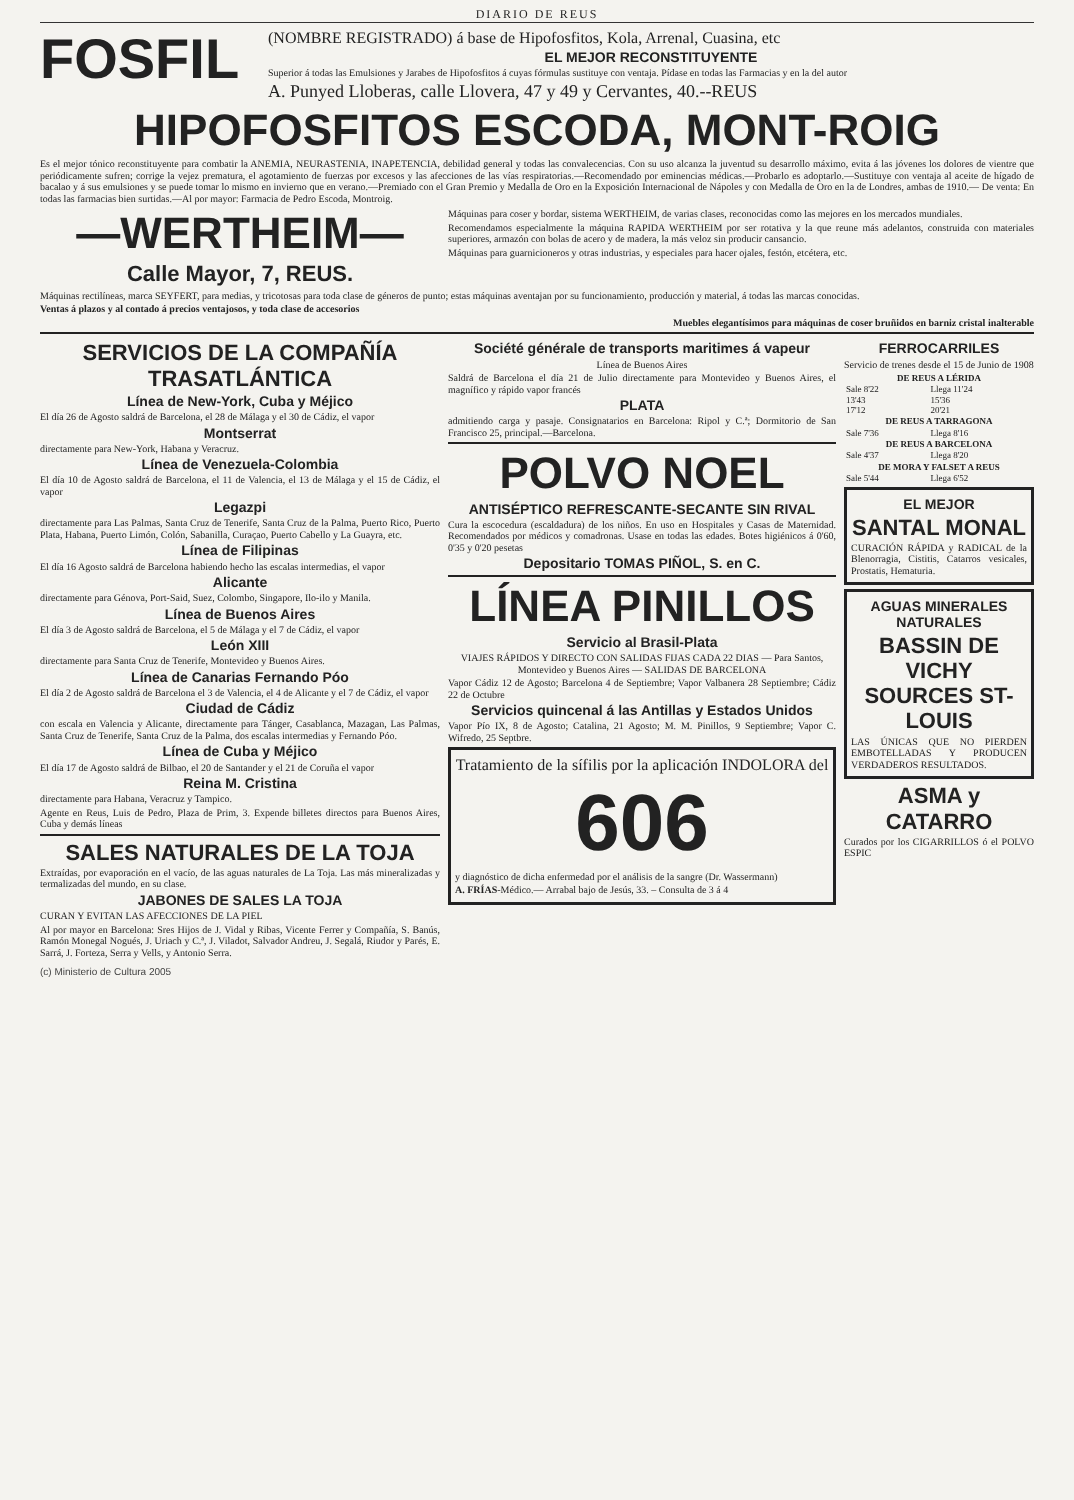DIARIO DE REUS
FOSFIL
(NOMBRE REGISTRADO) á base de Hipofosfitos, Kola, Arrenal, Cuasina, etc
EL MEJOR RECONSTITUYENTE
Superior á todas las Emulsiones y Jarabes de Hipofosfitos á cuyas fórmulas sustituye con ventaja. Pídase en todas las Farmacias y en la del autor
A. Punyed Lloberas, calle Llovera, 47 y 49 y Cervantes, 40.--REUS
HIPOFOSFITOS ESCODA, MONT-ROIG
Es el mejor tónico reconstituyente para combatir la ANEMIA, NEURASTENIA, INAPETENCIA, debilidad general y todas las convalecencias. Con su uso alcanza la juventud su desarrollo máximo, evita á las jóvenes los dolores de vientre que periódicamente sufren; corrige la vejez prematura, el agotamiento de fuerzas por excesos y las afecciones de las vías respiratorias.—Recomendado por eminencias médicas.—Probarlo es adoptarlo.—Sustituye con ventaja al aceite de hígado de bacalao y á sus emulsiones y se puede tomar lo mismo en invierno que en verano.—Premiado con el Gran Premio y Medalla de Oro en la Exposición Internacional de Nápoles y con Medalla de Oro en la de Londres, ambas de 1910.— De venta: En todas las farmacias bien surtidas.—Al por mayor: Farmacia de Pedro Escoda, Montroig.
—WERTHEIM—
Calle Mayor, 7, REUS.
Máquinas para coser y bordar, sistema WERTHEIM, de varias clases, reconocidas como las mejores en los mercados mundiales.
Recomendamos especialmente la máquina RAPIDA WERTHEIM por ser rotativa y la que reune más adelantos, construida con materiales superiores, armazón con bolas de acero y de madera, la más veloz sin producir cansancio.
Máquinas para guarnicioneros y otras industrias, y especiales para hacer ojales, festón, etcétera, etc.
Máquinas rectilíneas, marca SEYFERT, para medias, y tricotosas para toda clase de géneros de punto; estas máquinas aventajan por su funcionamiento, producción y material, á todas las marcas conocidas.
Ventas á plazos y al contado á precios ventajosos, y toda clase de accesorios
Muebles elegantísimos para máquinas de coser bruñidos en barniz cristal inalterable
SERVICIOS DE LA COMPAÑÍA TRASATLÁNTICA
Línea de New-York, Cuba y Méjico
El día 26 de Agosto saldrá de Barcelona, el 28 de Málaga y el 30 de Cádiz, el vapor
Montserrat
directamente para New-York, Habana y Veracruz.
Línea de Venezuela-Colombia
El día 10 de Agosto saldrá de Barcelona, el 11 de Valencia, el 13 de Málaga y el 15 de Cádiz, el vapor
Legazpi
directamente para Las Palmas, Santa Cruz de Tenerife, Santa Cruz de la Palma, Puerto Rico, Puerto Plata, Habana, Puerto Limón, Colón, Sabanilla, Curaçao, Puerto Cabello y La Guayra, etc.
Línea de Filipinas
El día 16 Agosto saldrá de Barcelona habiendo hecho las escalas intermedias, el vapor
Alicante
directamente para Génova, Port-Said, Suez, Colombo, Singapore, Ilo-ilo y Manila.
Línea de Buenos Aires
El día 3 de Agosto saldrá de Barcelona, el 5 de Málaga y el 7 de Cádiz, el vapor
León XIII
directamente para Santa Cruz de Tenerife, Montevideo y Buenos Aires.
Línea de Canarias Fernando Póo
El día 2 de Agosto saldrá de Barcelona el 3 de Valencia, el 4 de Alicante y el 7 de Cádiz, el vapor
Ciudad de Cádiz
con escala en Valencia y Alicante, directamente para Tánger, Casablanca, Mazagan, Las Palmas, Santa Cruz de Tenerife, Santa Cruz de la Palma, dos escalas intermedias y Fernando Póo.
Línea de Cuba y Méjico
El día 17 de Agosto saldrá de Bilbao, el 20 de Santander y el 21 de Coruña el vapor
Reina M. Cristina
directamente para Habana, Veracruz y Tampico.
Agente en Reus, Luis de Pedro, Plaza de Prim, 3. Expende billetes directos para Buenos Aires, Cuba y demás líneas
SALES NATURALES DE LA TOJA
Extraídas, por evaporación en el vacío, de las aguas naturales de La Toja. Las más mineralizadas y termalizadas del mundo, en su clase.
JABONES DE SALES LA TOJA
CURAN Y EVITAN LAS AFECCIONES DE LA PIEL
Al por mayor en Barcelona: Sres Hijos de J. Vidal y Ribas, Vicente Ferrer y Compañía, S. Banús, Ramón Monegal Nogués, J. Uriach y C.ª, J. Viladot, Salvador Andreu, J. Segalá, Riudor y Parés, E. Sarrá, J. Forteza, Serra y Vells, y Antonio Serra.
Société générale de transports maritimes á vapeur
Línea de Buenos Aires
Saldrá de Barcelona el día 21 de Julio directamente para Montevideo y Buenos Aires, el magnífico y rápido vapor francés
PLATA
admitiendo carga y pasaje. Consignatarios en Barcelona: Ripol y C.ª; Dormitorio de San Francisco 25, principal.—Barcelona.
POLVO NOEL
ANTISÉPTICO REFRESCANTE-SECANTE SIN RIVAL
Cura la escocedura (escaldadura) de los niños. En uso en Hospitales y Casas de Maternidad. Recomendados por médicos y comadronas. Usase en todas las edades. Botes higiénicos á 0'60, 0'35 y 0'20 pesetas
Depositario TOMAS PIÑOL, S. en C.
LÍNEA PINILLOS
Servicio al Brasil-Plata
VIAJES RÁPIDOS Y DIRECTO CON SALIDAS FIJAS CADA 22 DIAS — Para Santos, Montevideo y Buenos Aires — SALIDAS DE BARCELONA
Vapor Cádiz 12 de Agosto; Barcelona 4 de Septiembre; Vapor Valbanera 28 Septiembre; Cádiz 22 de Octubre
Servicios quincenal á las Antillas y Estados Unidos
Vapor Pío IX, 8 de Agosto; Catalina, 21 Agosto; M. M. Pinillos, 9 Septiembre; Vapor C. Wifredo, 25 Septbre.
Tratamiento de la sífilis por la aplicación INDOLORA del
606
y diagnóstico de dicha enfermedad por el análisis de la sangre (Dr. Wassermann)
A. FRÍAS-Médico.— Arrabal bajo de Jesús, 33. – Consulta de 3 á 4
FERROCARRILES
Servicio de trenes desde el 15 de Junio de 1908
| DE REUS A LÉRIDA | |
| --- | --- |
| Sale 8'22 | Llega 11'24 |
| 13'43 | 15'36 |
| 17'12 | 20'21 |
| DE REUS A TARRAGONA | |
| Sale 7'36 | Llega 8'16 |
| DE REUS A BARCELONA | |
| Sale 4'37 | Llega 8'20 |
| DE MORA Y FALSET A REUS | |
| Sale 5'44 | Llega 6'52 |
EL MEJOR
SANTAL MONAL
CURACIÓN RÁPIDA y RADICAL de la Blenorragia, Cistitis, Catarros vesicales, Prostatis, Hematuria.
AGUAS MINERALES NATURALES
BASSIN DE VICHY SOURCES ST-LOUIS
LAS ÚNICAS QUE NO PIERDEN EMBOTELLADAS Y PRODUCEN VERDADEROS RESULTADOS.
ASMA y CATARRO
Curados por los CIGARRILLOS ó el POLVO ESPIC
(c) Ministerio de Cultura 2005